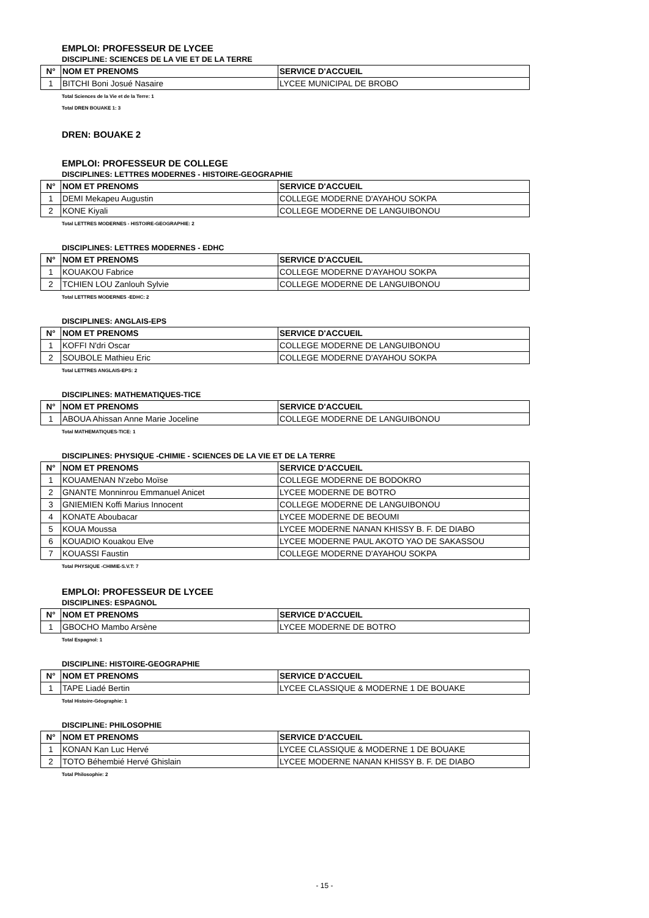EMPLOI: PROFESSEUR DE LYCEE
DISCIPLINE: SCIENCES DE LA VIE ET DE LA TERRE
| N° | NOM ET PRENOMS | SERVICE D'ACCUEIL |
| --- | --- | --- |
| 1 | BITCHI Boni Josué Nasaire | LYCEE MUNICIPAL DE BROBO |
Total Sciences de la Vie et de la Terre: 1
Total DREN BOUAKE 1: 3
DREN: BOUAKE 2
EMPLOI: PROFESSEUR DE COLLEGE
DISCIPLINES: LETTRES MODERNES - HISTOIRE-GEOGRAPHIE
| N° | NOM ET PRENOMS | SERVICE D'ACCUEIL |
| --- | --- | --- |
| 1 | DEMI Mekapeu Augustin | COLLEGE MODERNE D'AYAHOU SOKPA |
| 2 | KONE Kiyali | COLLEGE MODERNE DE LANGUIBONOU |
Total LETTRES MODERNES - HISTOIRE-GEOGRAPHIE: 2
DISCIPLINES: LETTRES MODERNES - EDHC
| N° | NOM ET PRENOMS | SERVICE D'ACCUEIL |
| --- | --- | --- |
| 1 | KOUAKOU Fabrice | COLLEGE MODERNE D'AYAHOU SOKPA |
| 2 | TCHIEN LOU Zanlouh Sylvie | COLLEGE MODERNE DE LANGUIBONOU |
Total LETTRES MODERNES -EDHC: 2
DISCIPLINES: ANGLAIS-EPS
| N° | NOM ET PRENOMS | SERVICE D'ACCUEIL |
| --- | --- | --- |
| 1 | KOFFI N'dri Oscar | COLLEGE MODERNE DE LANGUIBONOU |
| 2 | SOUBOLE Mathieu Eric | COLLEGE MODERNE D'AYAHOU SOKPA |
Total LETTRES ANGLAIS-EPS: 2
DISCIPLINES: MATHEMATIQUES-TICE
| N° | NOM ET PRENOMS | SERVICE D'ACCUEIL |
| --- | --- | --- |
| 1 | ABOUA Ahissan Anne Marie Joceline | COLLEGE MODERNE DE LANGUIBONOU |
Total MATHEMATIQUES-TICE: 1
DISCIPLINES: PHYSIQUE -CHIMIE - SCIENCES DE LA VIE ET DE LA TERRE
| N° | NOM ET PRENOMS | SERVICE D'ACCUEIL |
| --- | --- | --- |
| 1 | KOUAMENAN N'zebo Moïse | COLLEGE MODERNE DE BODOKRO |
| 2 | GNANTE Monninrou Emmanuel Anicet | LYCEE MODERNE DE BOTRO |
| 3 | GNIEMIEN Koffi Marius Innocent | COLLEGE MODERNE DE LANGUIBONOU |
| 4 | KONATE Aboubacar | LYCEE MODERNE DE BEOUMI |
| 5 | KOUA Moussa | LYCEE MODERNE NANAN KHISSY B. F. DE DIABO |
| 6 | KOUADIO Kouakou Elve | LYCEE MODERNE PAUL AKOTO YAO DE SAKASSOU |
| 7 | KOUASSI Faustin | COLLEGE MODERNE D'AYAHOU SOKPA |
Total PHYSIQUE -CHIMIE-S.V.T: 7
EMPLOI: PROFESSEUR DE LYCEE
DISCIPLINES: ESPAGNOL
| N° | NOM ET PRENOMS | SERVICE D'ACCUEIL |
| --- | --- | --- |
| 1 | GBOCHO Mambo Arsène | LYCEE MODERNE DE BOTRO |
Total Espagnol: 1
DISCIPLINE: HISTOIRE-GEOGRAPHIE
| N° | NOM ET PRENOMS | SERVICE D'ACCUEIL |
| --- | --- | --- |
| 1 | TAPE Liadé Bertin | LYCEE CLASSIQUE & MODERNE 1 DE BOUAKE |
Total Histoire-Géographie: 1
DISCIPLINE: PHILOSOPHIE
| N° | NOM ET PRENOMS | SERVICE D'ACCUEIL |
| --- | --- | --- |
| 1 | KONAN Kan Luc Hervé | LYCEE CLASSIQUE & MODERNE 1 DE BOUAKE |
| 2 | TOTO Béhembié Hervé Ghislain | LYCEE MODERNE NANAN KHISSY B. F. DE DIABO |
Total Philosophie: 2
- 15 -